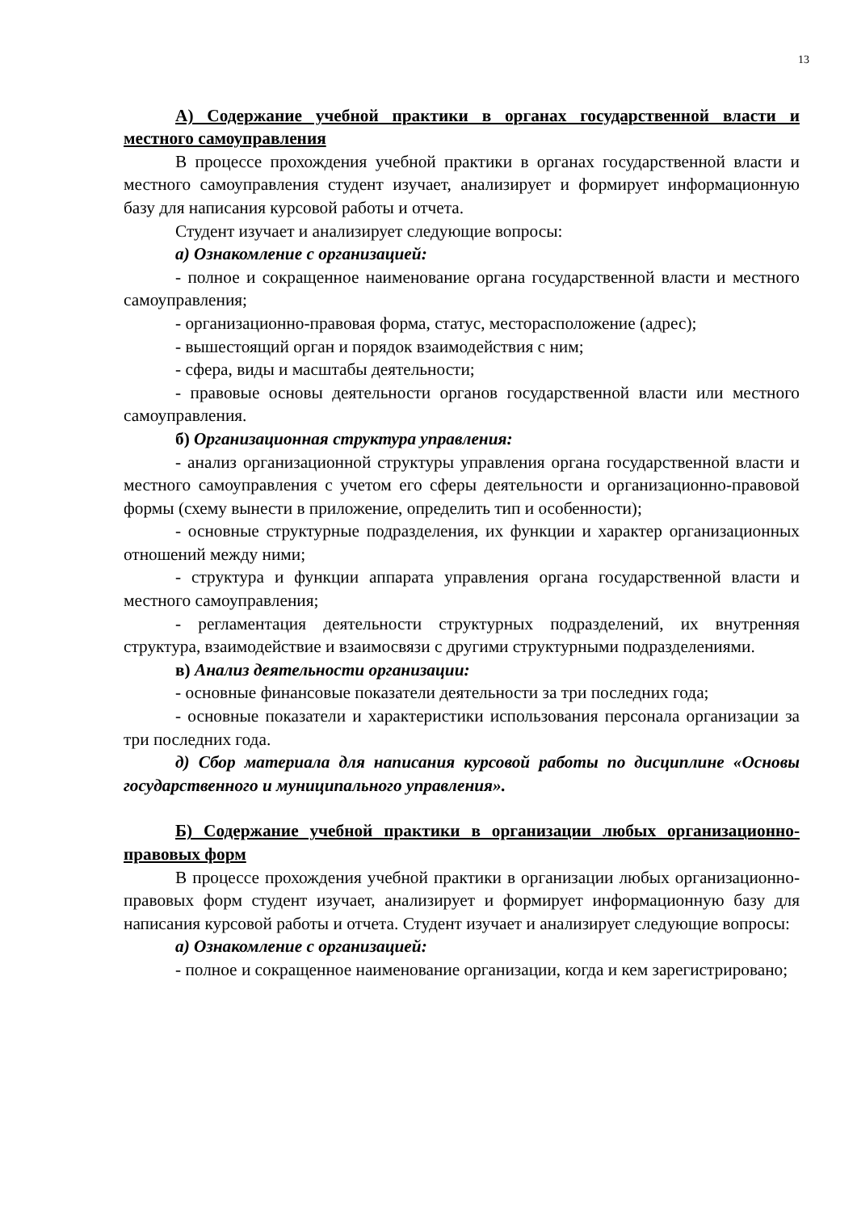13
А) Содержание учебной практики в органах государственной власти и местного самоуправления
В процессе прохождения учебной практики в органах государственной власти и местного самоуправления студент изучает, анализирует и формирует информационную базу для написания курсовой работы и отчета.
Студент изучает и анализирует следующие вопросы:
а) Ознакомление с организацией:
- полное и сокращенное наименование органа государственной власти и местного самоуправления;
- организационно-правовая форма, статус, месторасположение (адрес);
- вышестоящий орган и порядок взаимодействия с ним;
- сфера, виды и масштабы деятельности;
- правовые основы деятельности органов государственной власти или местного самоуправления.
б) Организационная структура управления:
- анализ организационной структуры управления органа государственной власти и местного самоуправления с учетом его сферы деятельности и организационно-правовой формы (схему вынести в приложение, определить тип и особенности);
- основные структурные подразделения, их функции и характер организационных отношений между ними;
- структура и функции аппарата управления органа государственной власти и местного самоуправления;
- регламентация деятельности структурных подразделений, их внутренняя структура, взаимодействие и взаимосвязи с другими структурными подразделениями.
в) Анализ деятельности организации:
- основные финансовые показатели деятельности за три последних года;
- основные показатели и характеристики использования персонала организации за три последних года.
д) Сбор материала для написания курсовой работы по дисциплине «Основы государственного и муниципального управления».
Б) Содержание учебной практики в организации любых организационно-правовых форм
В процессе прохождения учебной практики в организации любых организационно-правовых форм студент изучает, анализирует и формирует информационную базу для написания курсовой работы и отчета. Студент изучает и анализирует следующие вопросы:
а) Ознакомление с организацией:
- полное и сокращенное наименование организации, когда и кем зарегистрировано;